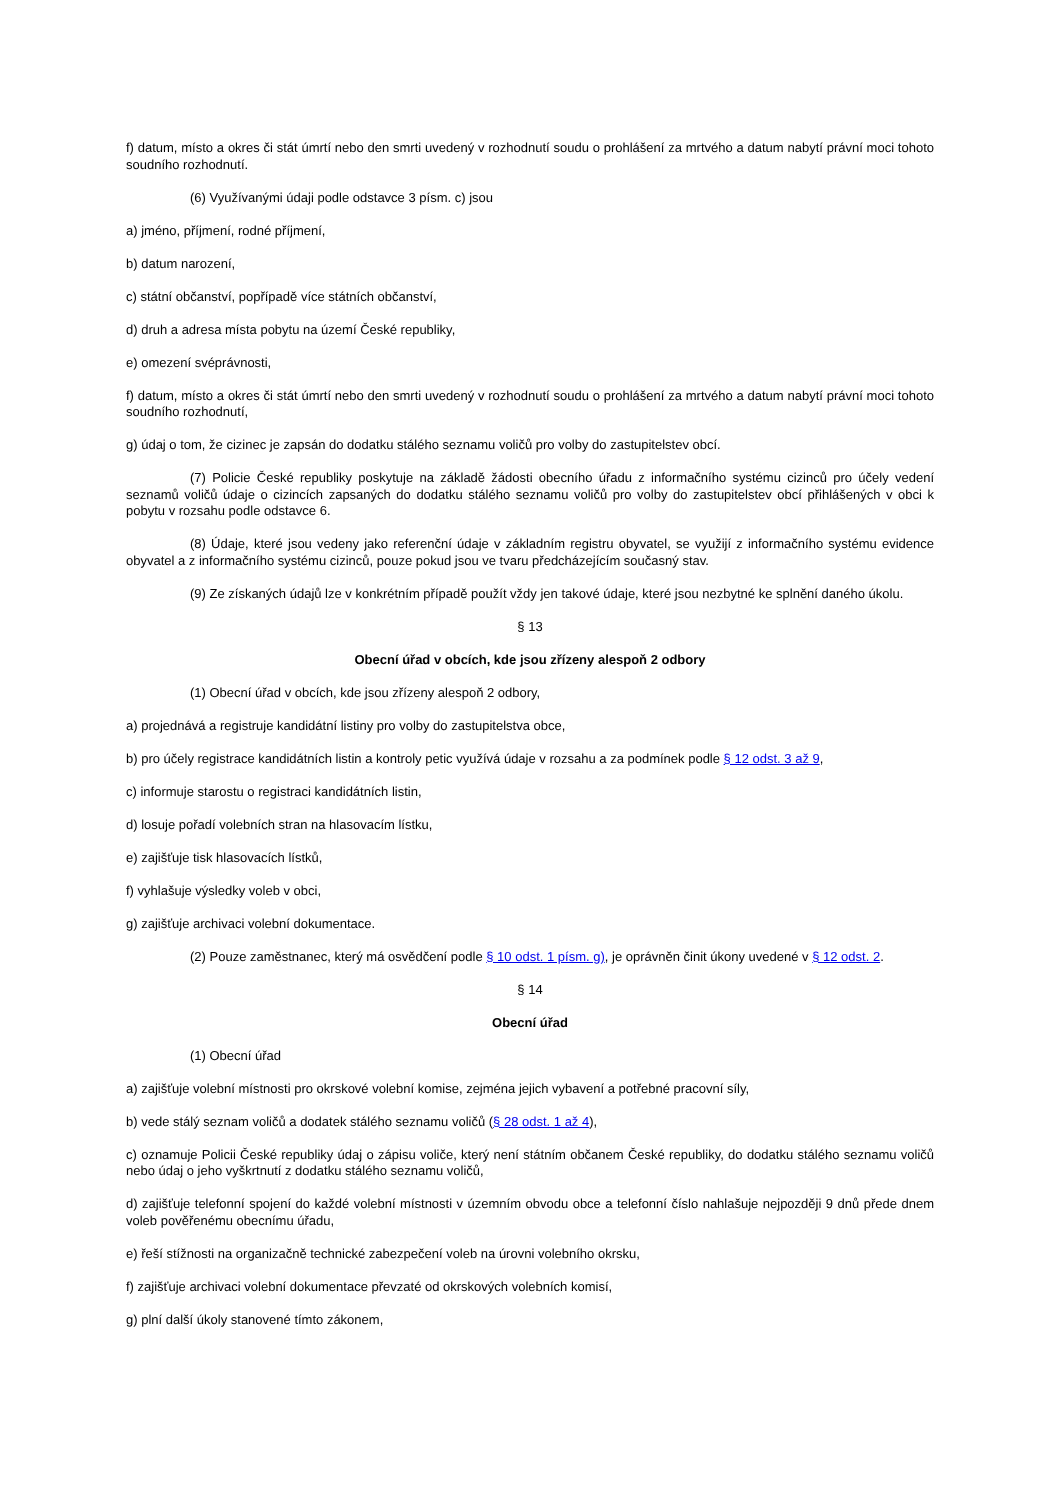f) datum, místo a okres či stát úmrtí nebo den smrti uvedený v rozhodnutí soudu o prohlášení za mrtvého a datum nabytí právní moci tohoto soudního rozhodnutí.
(6) Využívanými údaji podle odstavce 3 písm. c) jsou
a) jméno, příjmení, rodné příjmení,
b) datum narození,
c) státní občanství, popřípadě více státních občanství,
d) druh a adresa místa pobytu na území České republiky,
e) omezení svéprávnosti,
f) datum, místo a okres či stát úmrtí nebo den smrti uvedený v rozhodnutí soudu o prohlášení za mrtvého a datum nabytí právní moci tohoto soudního rozhodnutí,
g) údaj o tom, že cizinec je zapsán do dodatku stálého seznamu voličů pro volby do zastupitelstev obcí.
(7) Policie České republiky poskytuje na základě žádosti obecního úřadu z informačního systému cizinců pro účely vedení seznamů voličů údaje o cizincích zapsaných do dodatku stálého seznamu voličů pro volby do zastupitelstev obcí přihlášených v obci k pobytu v rozsahu podle odstavce 6.
(8) Údaje, které jsou vedeny jako referenční údaje v základním registru obyvatel, se využijí z informačního systému evidence obyvatel a z informačního systému cizinců, pouze pokud jsou ve tvaru předcházejícím současný stav.
(9) Ze získaných údajů lze v konkrétním případě použít vždy jen takové údaje, které jsou nezbytné ke splnění daného úkolu.
§ 13
Obecní úřad v obcích, kde jsou zřízeny alespoň 2 odbory
(1) Obecní úřad v obcích, kde jsou zřízeny alespoň 2 odbory,
a) projednává a registruje kandidátní listiny pro volby do zastupitelstva obce,
b) pro účely registrace kandidátních listin a kontroly petic využívá údaje v rozsahu a za podmínek podle § 12 odst. 3 až 9,
c) informuje starostu o registraci kandidátních listin,
d) losuje pořadí volebních stran na hlasovacím lístku,
e) zajišťuje tisk hlasovacích lístků,
f) vyhlašuje výsledky voleb v obci,
g) zajišťuje archivaci volební dokumentace.
(2) Pouze zaměstnanec, který má osvědčení podle § 10 odst. 1 písm. g), je oprávněn činit úkony uvedené v § 12 odst. 2.
§ 14
Obecní úřad
(1) Obecní úřad
a) zajišťuje volební místnosti pro okrskové volební komise, zejména jejich vybavení a potřebné pracovní síly,
b) vede stálý seznam voličů a dodatek stálého seznamu voličů (§ 28 odst. 1 až 4),
c) oznamuje Policii České republiky údaj o zápisu voliče, který není státním občanem České republiky, do dodatku stálého seznamu voličů nebo údaj o jeho vyškrtnutí z dodatku stálého seznamu voličů,
d) zajišťuje telefonní spojení do každé volební místnosti v územním obvodu obce a telefonní číslo nahlašuje nejpozději 9 dnů přede dnem voleb pověřenému obecnímu úřadu,
e) řeší stížnosti na organizačně technické zabezpečení voleb na úrovni volebního okrsku,
f) zajišťuje archivaci volební dokumentace převzaté od okrskových volebních komisí,
g) plní další úkoly stanovené tímto zákonem,